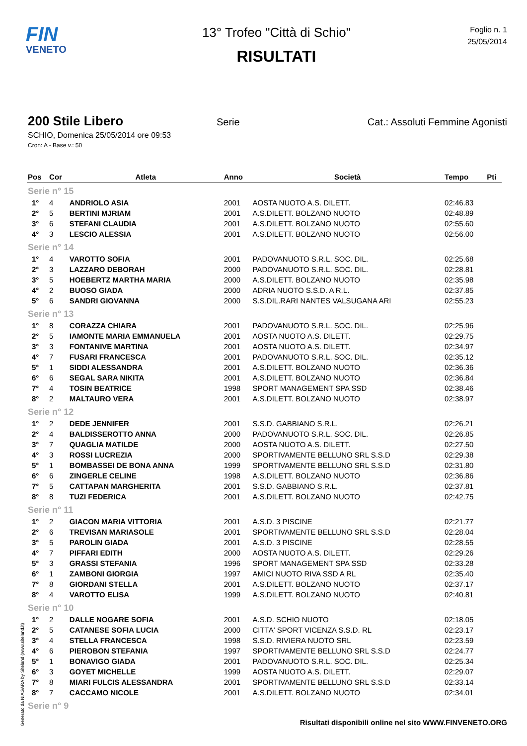FIN
VENETO
13° Trofeo "Città di Schio"
RISULTATI
Foglio n. 1
25/05/2014
200 Stile Libero
Serie Cat.: Assoluti Femmine Agonisti
SCHIO, Domenica 25/05/2014 ore 09:53
Cron: A - Base v.: 50
| Pos | Cor | Atleta | Anno | Società | Tempo | Pti |
| --- | --- | --- | --- | --- | --- | --- |
| Serie n° 15 | | | | | | |
| 1° | 4 | ANDRIOLO ASIA | 2001 | AOSTA NUOTO A.S. DILETT. | 02:46.83 | |
| 2° | 5 | BERTINI MJRIAM | 2001 | A.S.DILETT. BOLZANO NUOTO | 02:48.89 | |
| 3° | 6 | STEFANI CLAUDIA | 2001 | A.S.DILETT. BOLZANO NUOTO | 02:55.60 | |
| 4° | 3 | LESCIO ALESSIA | 2001 | A.S.DILETT. BOLZANO NUOTO | 02:56.00 | |
| Serie n° 14 | | | | | | |
| 1° | 4 | VAROTTO SOFIA | 2001 | PADOVANUOTO S.R.L. SOC. DIL. | 02:25.68 | |
| 2° | 3 | LAZZARO DEBORAH | 2000 | PADOVANUOTO S.R.L. SOC. DIL. | 02:28.81 | |
| 3° | 5 | HOEBERTZ MARTHA MARIA | 2000 | A.S.DILETT. BOLZANO NUOTO | 02:35.98 | |
| 4° | 2 | BUOSO GIADA | 2000 | ADRIA NUOTO S.S.D. A R.L. | 02:37.85 | |
| 5° | 6 | SANDRI GIOVANNA | 2000 | S.S.DIL.RARI NANTES VALSUGANA ARI | 02:55.23 | |
| Serie n° 13 | | | | | | |
| 1° | 8 | CORAZZA CHIARA | 2001 | PADOVANUOTO S.R.L. SOC. DIL. | 02:25.96 | |
| 2° | 5 | IAMONTE MARIA EMMANUELA | 2001 | AOSTA NUOTO A.S. DILETT. | 02:29.75 | |
| 3° | 3 | FONTANIVE MARTINA | 2001 | AOSTA NUOTO A.S. DILETT. | 02:34.97 | |
| 4° | 7 | FUSARI FRANCESCA | 2001 | PADOVANUOTO S.R.L. SOC. DIL. | 02:35.12 | |
| 5° | 1 | SIDDI ALESSANDRA | 2001 | A.S.DILETT. BOLZANO NUOTO | 02:36.36 | |
| 6° | 6 | SEGAL SARA NIKITA | 2001 | A.S.DILETT. BOLZANO NUOTO | 02:36.84 | |
| 7° | 4 | TOSIN BEATRICE | 1998 | SPORT MANAGEMENT SPA SSD | 02:38.46 | |
| 8° | 2 | MALTAURO VERA | 2001 | A.S.DILETT. BOLZANO NUOTO | 02:38.97 | |
| Serie n° 12 | | | | | | |
| 1° | 2 | DEDE JENNIFER | 2001 | S.S.D. GABBIANO S.R.L. | 02:26.21 | |
| 2° | 4 | BALDISSEROTTO ANNA | 2000 | PADOVANUOTO S.R.L. SOC. DIL. | 02:26.85 | |
| 3° | 7 | QUAGLIA MATILDE | 2000 | AOSTA NUOTO A.S. DILETT. | 02:27.50 | |
| 4° | 3 | ROSSI LUCREZIA | 2000 | SPORTIVAMENTE BELLUNO SRL S.S.D | 02:29.38 | |
| 5° | 1 | BOMBASSEI DE BONA ANNA | 1999 | SPORTIVAMENTE BELLUNO SRL S.S.D | 02:31.80 | |
| 6° | 6 | ZINGERLE CELINE | 1998 | A.S.DILETT. BOLZANO NUOTO | 02:36.86 | |
| 7° | 5 | CATTAPAN MARGHERITA | 2001 | S.S.D. GABBIANO S.R.L. | 02:37.81 | |
| 8° | 8 | TUZI FEDERICA | 2001 | A.S.DILETT. BOLZANO NUOTO | 02:42.75 | |
| Serie n° 11 | | | | | | |
| 1° | 2 | GIACON MARIA VITTORIA | 2001 | A.S.D. 3 PISCINE | 02:21.77 | |
| 2° | 6 | TREVISAN MARIASOLE | 2001 | SPORTIVAMENTE BELLUNO SRL S.S.D | 02:28.04 | |
| 3° | 5 | PAROLIN GIADA | 2001 | A.S.D. 3 PISCINE | 02:28.55 | |
| 4° | 7 | PIFFARI EDITH | 2000 | AOSTA NUOTO A.S. DILETT. | 02:29.26 | |
| 5° | 3 | GRASSI STEFANIA | 1996 | SPORT MANAGEMENT SPA SSD | 02:33.28 | |
| 6° | 1 | ZAMBONI GIORGIA | 1997 | AMICI NUOTO RIVA SSD A RL | 02:35.40 | |
| 7° | 8 | GIORDANI STELLA | 2001 | A.S.DILETT. BOLZANO NUOTO | 02:37.17 | |
| 8° | 4 | VAROTTO ELISA | 1999 | A.S.DILETT. BOLZANO NUOTO | 02:40.81 | |
| Serie n° 10 | | | | | | |
| 1° | 2 | DALLE NOGARE SOFIA | 2001 | A.S.D. SCHIO NUOTO | 02:18.05 | |
| 2° | 5 | CATANESE SOFIA LUCIA | 2000 | CITTA' SPORT VICENZA S.S.D. RL | 02:23.17 | |
| 3° | 4 | STELLA FRANCESCA | 1998 | S.S.D. RIVIERA NUOTO SRL | 02:23.59 | |
| 4° | 6 | PIEROBON STEFANIA | 1997 | SPORTIVAMENTE BELLUNO SRL S.S.D | 02:24.77 | |
| 5° | 1 | BONAVIGO GIADA | 2001 | PADOVANUOTO S.R.L. SOC. DIL. | 02:25.34 | |
| 6° | 3 | GOYET MICHELLE | 1999 | AOSTA NUOTO A.S. DILETT. | 02:29.07 | |
| 7° | 8 | MIARI FULCIS ALESSANDRA | 2001 | SPORTIVAMENTE BELLUNO SRL S.S.D | 02:33.14 | |
| 8° | 7 | CACCAMO NICOLE | 2001 | A.S.DILETT. BOLZANO NUOTO | 02:34.01 | |
| Serie n° 9 | | | | | | |
Generato da NIAGARA by Siteland (www.siteland.it)
Risultati disponibili online nel sito WWW.FINVENETO.ORG